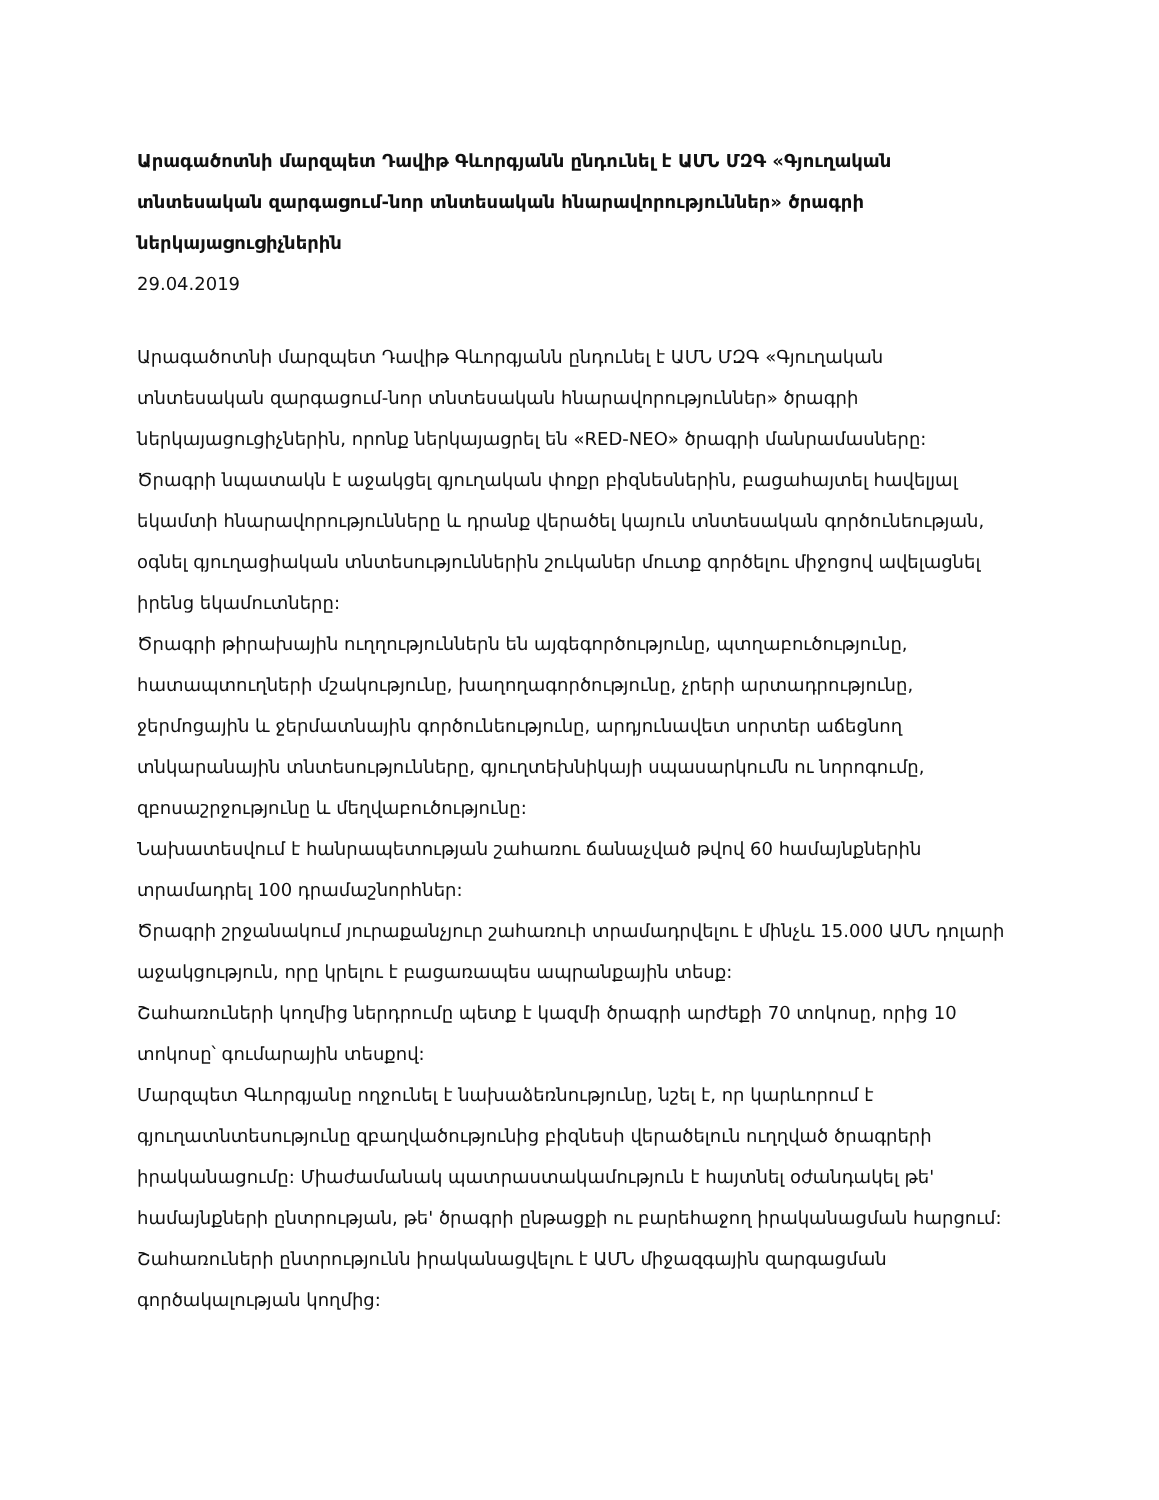Արագածոտնի մարզպետ Դավիթ Գևորգյանն ընդունել է ԱՄՆ ՄԶԳ «Գյուղական տնտեսական զարգացում-նոր տնտեսական հնարավորություններ» ծրագրի ներկայացուցիչներին
29.04.2019
Արագածոտնի մարզպետ Դավիթ Գևորգյանն ընդունել է ԱՄՆ ՄԶԳ «Գյուղական տնտեսական զարգացում-նոր տնտեսական հնարավորություններ» ծրագրի ներկայացուցիչներին, որոնք ներկայացրել են «RED-NEO» ծրագրի մանրամասները:
Ծրագրի նպատակն է աջակցել գյուղական փոքր բիզնեսներին, բացահայտել հավելյալ եկամտի հնարավորությունները և դրանք վերածել կայուն տնտեսական գործունեության, օգնել գյուղացիական տնտեսություններին շուկաներ մուտք գործելու միջոցով ավելացնել իրենց եկամուտները:
Ծրագրի թիրախային ուղղություններն են այգեգործությունը, պտղաբուծությունը, հատապտուղների մշակությունը, խաղողագործությունը, չրերի արտադրությունը, ջերմոցային և ջերմատնային գործունեությունը, արդյունավետ սորտեր աճեցնող տնկարանային տնտեսությունները, գյուղտեխնիկայի սպասարկումն ու նորոգումը, զբոսաշրջությունը և մեղվաբուծությունը:
Նախատեսվում է հանրապետության շահառու ճանաչված թվով 60 համայնքներին տրամադրել 100 դրամաշնորհներ:
Ծրագրի շրջանակում յուրաքանչյուր շահառուի տրամադրվելու է մինչև 15.000 ԱՄՆ դոլարի աջակցություն, որը կրելու է բացառապես ապրանքային տեսք:
Շահառուների կողմից ներդրումը պետք է կազմի ծրագրի արժեքի 70 տոկոսը, որից 10 տոկոսը՝ գումարային տեսքով:
Մարզպետ Գևորգյանը ողջունել է նախաձեռնությունը, նշել է, որ կարևորում է գյուղատնտեսությունը զբաղվածությունից բիզնեսի վերածելուն ուղղված ծրագրերի իրականացումը: Միաժամանակ պատրաստակամություն է հայտնել օժանդակել թե' համայնքների ընտրության, թե' ծրագրի ընթացքի ու բարեհաջող իրականացման հարցում:
Շահառուների ընտրությունն իրականացվելու է ԱՄՆ միջազգային զարգացման գործակալության կողմից: